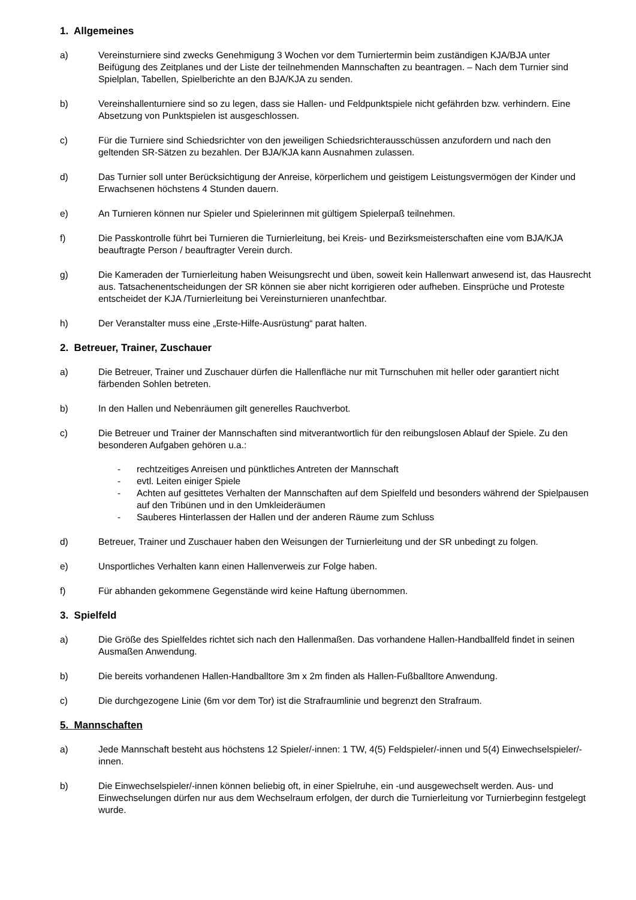1. Allgemeines
a) Vereinsturniere sind zwecks Genehmigung 3 Wochen vor dem Turniertermin beim zuständigen KJA/BJA unter Beifügung des Zeitplanes und der Liste der teilnehmenden Mannschaften zu beantragen. – Nach dem Turnier sind Spielplan, Tabellen, Spielberichte an den BJA/KJA zu senden.
b) Vereinshallenturniere sind so zu legen, dass sie Hallen- und Feldpunktspiele nicht gefährden bzw. verhindern. Eine Absetzung von Punktspielen ist ausgeschlossen.
c) Für die Turniere sind Schiedsrichter von den jeweiligen Schiedsrichterausschüssen anzufordern und nach den geltenden SR-Sätzen zu bezahlen. Der BJA/KJA kann Ausnahmen zulassen.
d) Das Turnier soll unter Berücksichtigung der Anreise, körperlichem und geistigem Leistungsvermögen der Kinder und Erwachsenen höchstens 4 Stunden dauern.
e) An Turnieren können nur Spieler und Spielerinnen mit gültigem Spielerpaß teilnehmen.
f) Die Passkontrolle führt bei Turnieren die Turnierleitung, bei Kreis- und Bezirksmeisterschaften eine vom BJA/KJA beauftragte Person / beauftragter Verein durch.
g) Die Kameraden der Turnierleitung haben Weisungsrecht und üben, soweit kein Hallenwart anwesend ist, das Hausrecht aus. Tatsachenentscheidungen der SR können sie aber nicht korrigieren oder aufheben. Einsprüche und Proteste entscheidet der KJA /Turnierleitung bei Vereinsturnieren unanfechtbar.
h) Der Veranstalter muss eine „Erste-Hilfe-Ausrüstung“ parat halten.
2. Betreuer, Trainer, Zuschauer
a) Die Betreuer, Trainer und Zuschauer dürfen die Hallenfläche nur mit Turnschuhen mit heller oder garantiert nicht färbenden Sohlen betreten.
b) In den Hallen und Nebenräumen gilt generelles Rauchverbot.
c) Die Betreuer und Trainer der Mannschaften sind mitverantwortlich für den reibungslosen Ablauf der Spiele. Zu den besonderen Aufgaben gehören u.a.:
- rechtzeitiges Anreisen und pünktliches Antreten der Mannschaft
- evtl. Leiten einiger Spiele
- Achten auf gesittetes Verhalten der Mannschaften auf dem Spielfeld und besonders während der Spielpausen auf den Tribünen und in den Umkleideräumen
- Sauberes Hinterlassen der Hallen und der anderen Räume zum Schluss
d) Betreuer, Trainer und Zuschauer haben den Weisungen der Turnierleitung und der SR unbedingt zu folgen.
e) Unsportliches Verhalten kann einen Hallenverweis zur Folge haben.
f) Für abhanden gekommene Gegenstände wird keine Haftung übernommen.
3. Spielfeld
a) Die Größe des Spielfeldes richtet sich nach den Hallenmaßen. Das vorhandene Hallen-Handballfeld findet in seinen Ausmaßen Anwendung.
b) Die bereits vorhandenen Hallen-Handballtore 3m x 2m finden als Hallen-Fußballtore Anwendung.
c) Die durchgezogene Linie (6m vor dem Tor) ist die Strafraumlinie und begrenzt den Strafraum.
5. Mannschaften
a) Jede Mannschaft besteht aus höchstens 12 Spieler/-innen: 1 TW, 4(5) Feldspieler/-innen und 5(4) Einwechselspieler/-innen.
b) Die Einwechselspieler/-innen können beliebig oft, in einer Spielruhe, ein -und ausgewechselt werden. Aus- und Einwechselungen dürfen nur aus dem Wechselraum erfolgen, der durch die Turnierleitung vor Turnierbeginn festgelegt wurde.